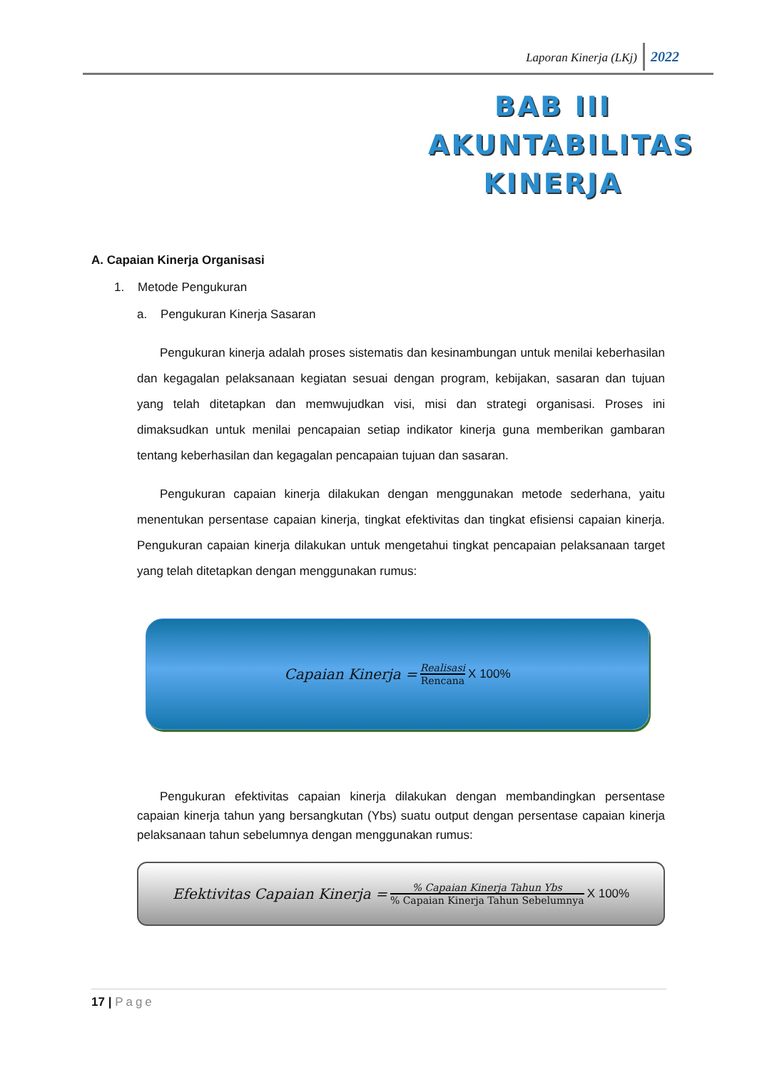Laporan Kinerja (LKj) 2022
BAB III
AKUNTABILITAS
KINERJA
A. Capaian Kinerja Organisasi
1. Metode Pengukuran
a. Pengukuran Kinerja Sasaran
Pengukuran kinerja adalah proses sistematis dan kesinambungan untuk menilai keberhasilan dan kegagalan pelaksanaan kegiatan sesuai dengan program, kebijakan, sasaran dan tujuan yang telah ditetapkan dan memwujudkan visi, misi dan strategi organisasi. Proses ini dimaksudkan untuk menilai pencapaian setiap indikator kinerja guna memberikan gambaran tentang keberhasilan dan kegagalan pencapaian tujuan dan sasaran.
Pengukuran capaian kinerja dilakukan dengan menggunakan metode sederhana, yaitu menentukan persentase capaian kinerja, tingkat efektivitas dan tingkat efisiensi capaian kinerja. Pengukuran capaian kinerja dilakukan untuk mengetahui tingkat pencapaian pelaksanaan target yang telah ditetapkan dengan menggunakan rumus:
Capaian Kinerja =
Realisasi
Rencana
X 100%
Pengukuran efektivitas capaian kinerja dilakukan dengan membandingkan persentase capaian kinerja tahun yang bersangkutan (Ybs) suatu output dengan persentase capaian kinerja pelaksanaan tahun sebelumnya dengan menggunakan rumus:
Efektivitas Capaian Kinerja =
% Capaian Kinerja Tahun Ybs
% Capaian Kinerja Tahun Sebelumnya
X 100%
17 | Page